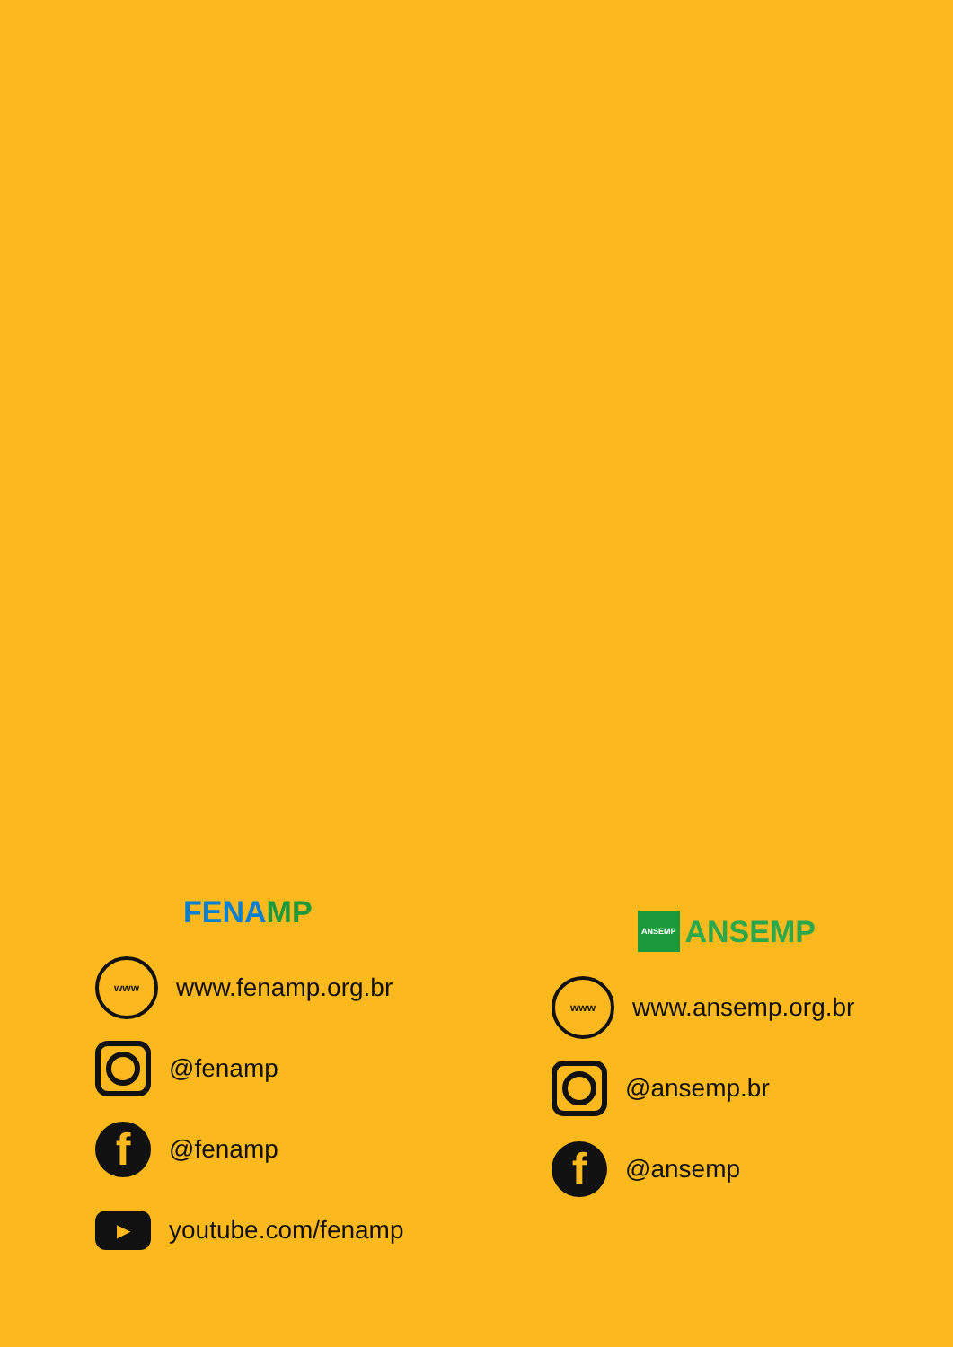FENA MP
www
www.fenamp.org.br
@fenamp
f
@fenamp
▶
youtube.com/fenamp
ANSEMP ANSEMP
www
www.ansemp.org.br
@ansemp.br
f
@ansemp